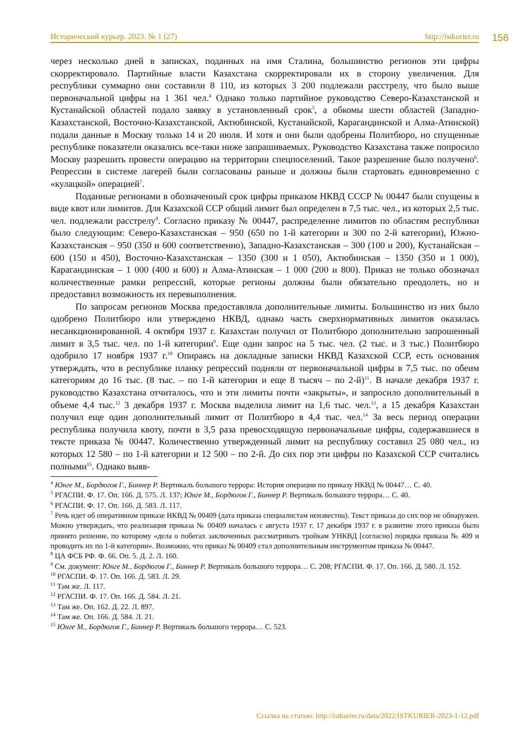Исторический курьер. 2023. № 1 (27) http://istkurier.ru 156
через несколько дней в записках, поданных на имя Сталина, большинство регионов эти цифры скорректировало. Партийные власти Казахстана скорректировали их в сторону увеличения. Для республики суммарно они составили 8 110, из которых 3 200 подлежали расстрелу, что было выше первоначальной цифры на 1 361 чел.<sup>4</sup> Однако только партийное руководство Северо-Казахстанской и Кустанайской областей подало заявку в установленный срок<sup>5</sup>, а обкомы шести областей (Западно-Казахстанской, Восточно-Казахстанской, Актюбинской, Кустанайской, Карагандинской и Алма-Атинской) подали данные в Москву только 14 и 20 июля. И хотя и они были одобрены Политбюро, но спущенные республике показатели оказались все-таки ниже запрашиваемых. Руководство Казахстана также попросило Москву разрешить провести операцию на территории спецпоселений. Такое разрешение было получено<sup>6</sup>. Репрессии в системе лагерей были согласованы раньше и должны были стартовать единовременно с «кулацкой» операцией<sup>7</sup>.
Поданные регионами в обозначенный срок цифры приказом НКВД СССР № 00447 были спущены в виде квот или лимитов. Для Казахской ССР общий лимит был определен в 7,5 тыс. чел., из которых 2,5 тыс. чел. подлежали расстрелу<sup>8</sup>. Согласно приказу № 00447, распределение лимитов по областям республики было следующим: Северо-Казахстанская – 950 (650 по 1-й категории и 300 по 2-й категории), Южно-Казахстанская – 950 (350 и 600 соответственно), Западно-Казахстанская – 300 (100 и 200), Кустанайская – 600 (150 и 450), Восточно-Казахстанская – 1350 (300 и 1 050), Актюбинская – 1350 (350 и 1 000), Карагандинская – 1 000 (400 и 600) и Алма-Атинская – 1 000 (200 и 800). Приказ не только обозначал количественные рамки репрессий, которые регионы должны были обязательно преодолеть, но и предоставил возможность их перевыполнения.
По запросам регионов Москва предоставляла дополнительные лимиты. Большинство из них было одобрено Политбюро или утверждено НКВД, однако часть сверхнормативных лимитов оказалась несанкционированной. 4 октября 1937 г. Казахстан получил от Политбюро дополнительно запрошенный лимит в 3,5 тыс. чел. по 1-й категории<sup>9</sup>. Еще один запрос на 5 тыс. чел. (2 тыс. и 3 тыс.) Политбюро одобрило 17 ноября 1937 г.<sup>10</sup> Опираясь на докладные записки НКВД Казахской ССР, есть основания утверждать, что в республике планку репрессий подняли от первоначальной цифры в 7,5 тыс. по обеим категориям до 16 тыс. (8 тыс. – по 1-й категории и еще 8 тысяч – по 2-й)<sup>11</sup>. В начале декабря 1937 г. руководство Казахстана отчиталось, что и эти лимиты почти «закрыты», и запросило дополнительный в объеме 4,4 тыс.<sup>12</sup> 3 декабря 1937 г. Москва выделила лимит на 1,6 тыс. чел.<sup>13</sup>, а 15 декабря Казахстан получил еще один дополнительный лимит от Политбюро в 4,4 тыс. чел.<sup>14</sup> За весь период операции республика получила квоту, почти в 3,5 раза превосходящую первоначальные цифры, содержавшиеся в тексте приказа № 00447. Количественно утвержденный лимит на республику составил 25 080 чел., из которых 12 580 – по 1-й категории и 12 500 – по 2-й. До сих пор эти цифры по Казахской ССР считались полными<sup>15</sup>. Однако выяв-
<sup>4</sup> Юнге М., Бордюгов Г., Биннер Р. Вертикаль большого террора: История операции по приказу НКВД № 00447… С. 40.
<sup>5</sup> РГАСПИ. Ф. 17. Оп. 166. Д. 575. Л. 137; Юнге М., Бордюгов Г., Биннер Р. Вертикаль большого террора… С. 40.
<sup>6</sup> РГАСПИ. Ф. 17. Оп. 166. Д. 583. Л. 117.
<sup>7</sup> Речь идет об оперативном приказе НКВД № 00409 (дата приказа специалистам неизвестна). Текст приказа до сих пор не обнаружен. Можно утверждать, что реализация приказа № 00409 началась с августа 1937 г. 17 декабря 1937 г. в развитие этого приказа было принято решение, по которому «дела о побегах заключенных рассматривать тройкам УНКВД [согласно] порядка приказа № 409 и проводить их по 1-й категории». Возможно, что приказ № 00409 стал дополнительным инструментом приказа № 00447.
<sup>8</sup> ЦА ФСБ РФ. Ф. 66. Оп. 5. Д. 2. Л. 160.
<sup>9</sup> См. документ: Юнге М., Бордюгов Г., Биннер Р. Вертикаль большого террора… С. 208; РГАСПИ. Ф. 17. Оп. 166. Д. 580. Л. 152.
<sup>10</sup> РГАСПИ. Ф. 17. Оп. 166. Д. 583. Л. 29.
<sup>11</sup> Там же. Л. 117.
<sup>12</sup> РГАСПИ. Ф. 17. Оп. 166. Д. 584. Л. 21.
<sup>13</sup> Там же. Оп. 162. Д. 22. Л. 897.
<sup>14</sup> Там же. Оп. 166. Д. 584. Л. 21.
<sup>15</sup> Юнге М., Бордюгов Г., Биннер Р. Вертикаль большого террора… С. 523.
Ссылка на статью: http://istkurier.ru/data/2022/ISTKURIER-2023-1-12.pdf